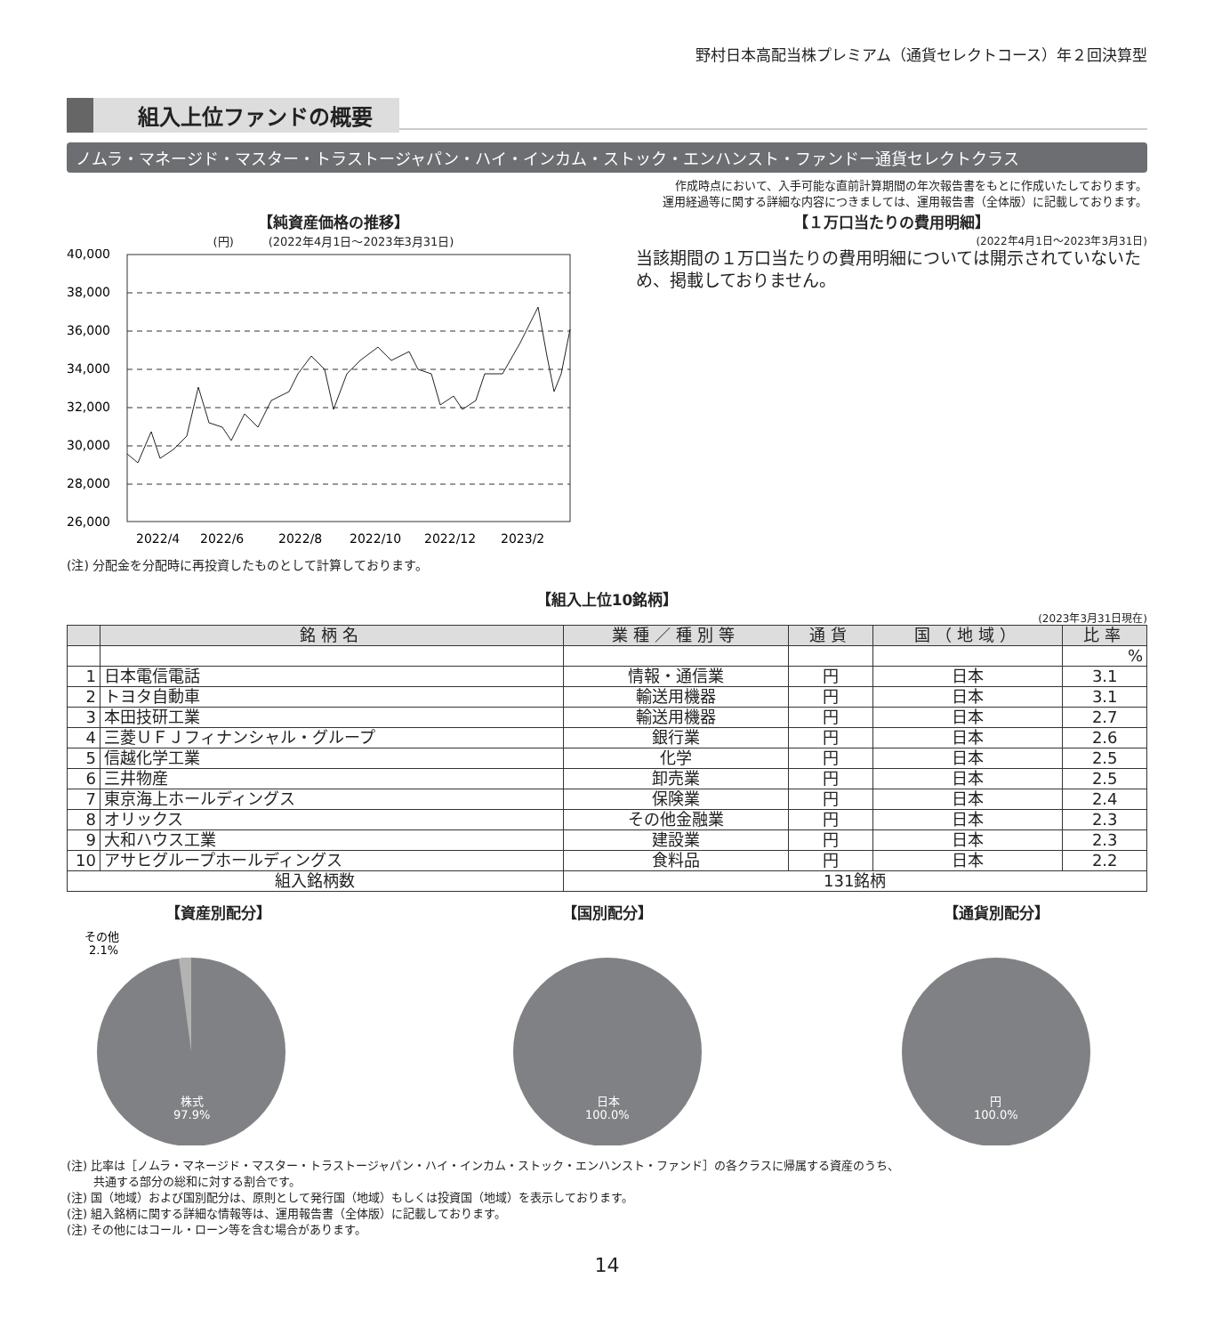野村日本高配当株プレミアム（通貨セレクトコース）年２回決算型
組入上位ファンドの概要
ノムラ・マネージド・マスター・トラストージャパン・ハイ・インカム・ストック・エンハンスト・ファンドー通貨セレクトクラス
作成時点において、入手可能な直前計算期間の年次報告書をもとに作成いたしております。
運用経過等に関する詳細な内容につきましては、運用報告書（全体版）に記載しております。
【純資産価格の推移】
(円)　　　(2022年4月1日～2023年3月31日)
40,000
38,000
36,000
34,000
32,000
30,000
28,000
26,000
2022/4
2022/6
2022/8
2022/10
2022/12
2023/2
(注) 分配金を分配時に再投資したものとして計算しております。
【１万口当たりの費用明細】
(2022年4月1日～2023年3月31日)
当該期間の１万口当たりの費用明細については開示されていないため、掲載しておりません。
【組入上位10銘柄】
(2023年3月31日現在)
| | 銘柄名 | 業種／種別等 | 通貨 | 国（地域） | 比率 |
| --- | --- | --- | --- | --- | --- |
| | | | | | % |
| 1 | 日本電信電話 | 情報・通信業 | 円 | 日本 | 3.1 |
| 2 | トヨタ自動車 | 輸送用機器 | 円 | 日本 | 3.1 |
| 3 | 本田技研工業 | 輸送用機器 | 円 | 日本 | 2.7 |
| 4 | 三菱ＵＦＪフィナンシャル・グループ | 銀行業 | 円 | 日本 | 2.6 |
| 5 | 信越化学工業 | 化学 | 円 | 日本 | 2.5 |
| 6 | 三井物産 | 卸売業 | 円 | 日本 | 2.5 |
| 7 | 東京海上ホールディングス | 保険業 | 円 | 日本 | 2.4 |
| 8 | オリックス | その他金融業 | 円 | 日本 | 2.3 |
| 9 | 大和ハウス工業 | 建設業 | 円 | 日本 | 2.3 |
| 10 | アサヒグループホールディングス | 食料品 | 円 | 日本 | 2.2 |
| 組入銘柄数 | | 131銘柄 | | | |
【資産別配分】
その他
2.1%
株式
97.9%
【国別配分】
日本
100.0%
【通貨別配分】
円
100.0%
(注) 比率は［ノムラ・マネージド・マスター・トラストージャパン・ハイ・インカム・ストック・エンハンスト・ファンド］の各クラスに帰属する資産のうち、
　　 共通する部分の総和に対する割合です。
(注) 国（地域）および国別配分は、原則として発行国（地域）もしくは投資国（地域）を表示しております。
(注) 組入銘柄に関する詳細な情報等は、運用報告書（全体版）に記載しております。
(注) その他にはコール・ローン等を含む場合があります。
14